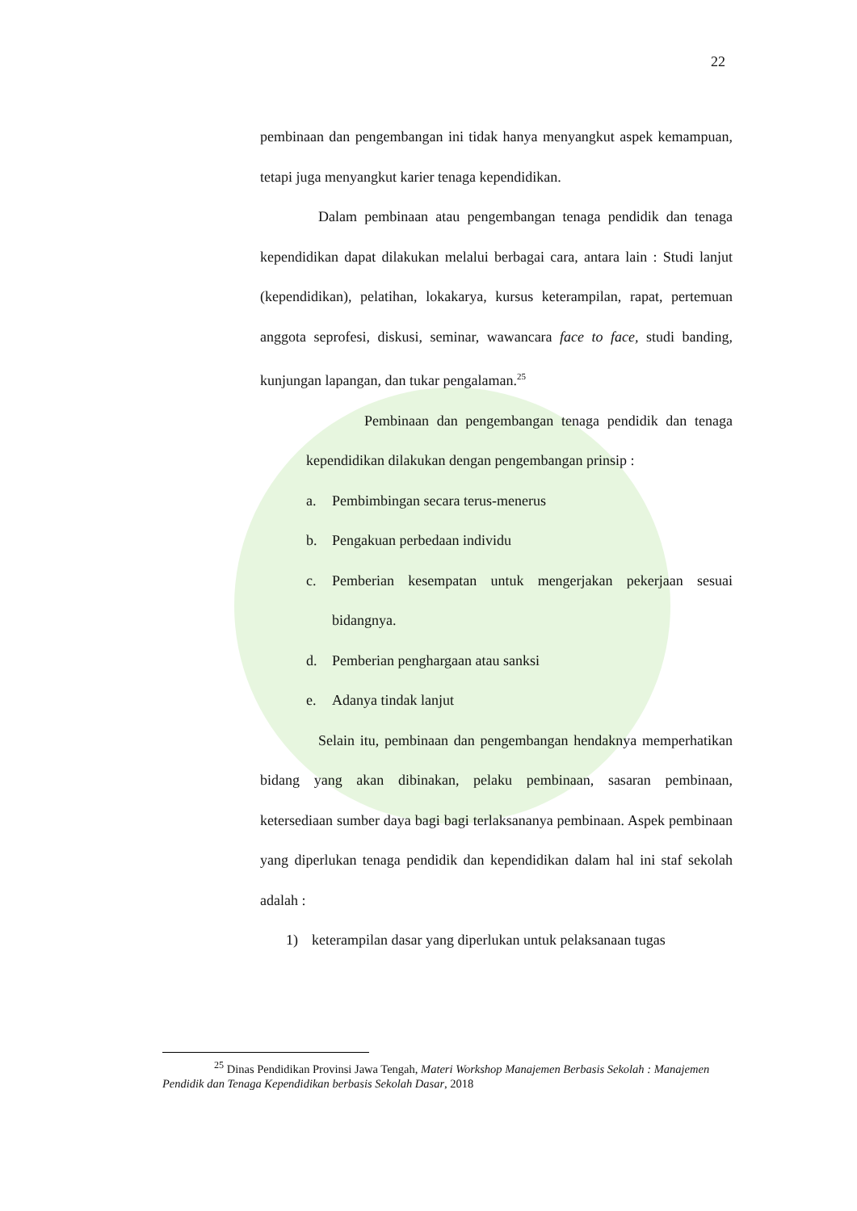22
pembinaan dan pengembangan ini tidak hanya menyangkut aspek kemampuan, tetapi juga menyangkut karier tenaga kependidikan.
Dalam pembinaan atau pengembangan tenaga pendidik dan tenaga kependidikan dapat dilakukan melalui berbagai cara, antara lain : Studi lanjut (kependidikan), pelatihan, lokakarya, kursus keterampilan, rapat, pertemuan anggota seprofesi, diskusi, seminar, wawancara face to face, studi banding, kunjungan lapangan, dan tukar pengalaman.<sup>25</sup>
Pembinaan dan pengembangan tenaga pendidik dan tenaga kependidikan dilakukan dengan pengembangan prinsip :
a. Pembimbingan secara terus-menerus
b. Pengakuan perbedaan individu
c. Pemberian kesempatan untuk mengerjakan pekerjaan sesuai bidangnya.
d. Pemberian penghargaan atau sanksi
e. Adanya tindak lanjut
Selain itu, pembinaan dan pengembangan hendaknya memperhatikan bidang yang akan dibinakan, pelaku pembinaan, sasaran pembinaan, ketersediaan sumber daya bagi bagi terlaksananya pembinaan. Aspek pembinaan yang diperlukan tenaga pendidik dan kependidikan dalam hal ini staf sekolah adalah :
1) keterampilan dasar yang diperlukan untuk pelaksanaan tugas
<sup>25</sup> Dinas Pendidikan Provinsi Jawa Tengah, Materi Workshop Manajemen Berbasis Sekolah : Manajemen Pendidik dan Tenaga Kependidikan berbasis Sekolah Dasar, 2018